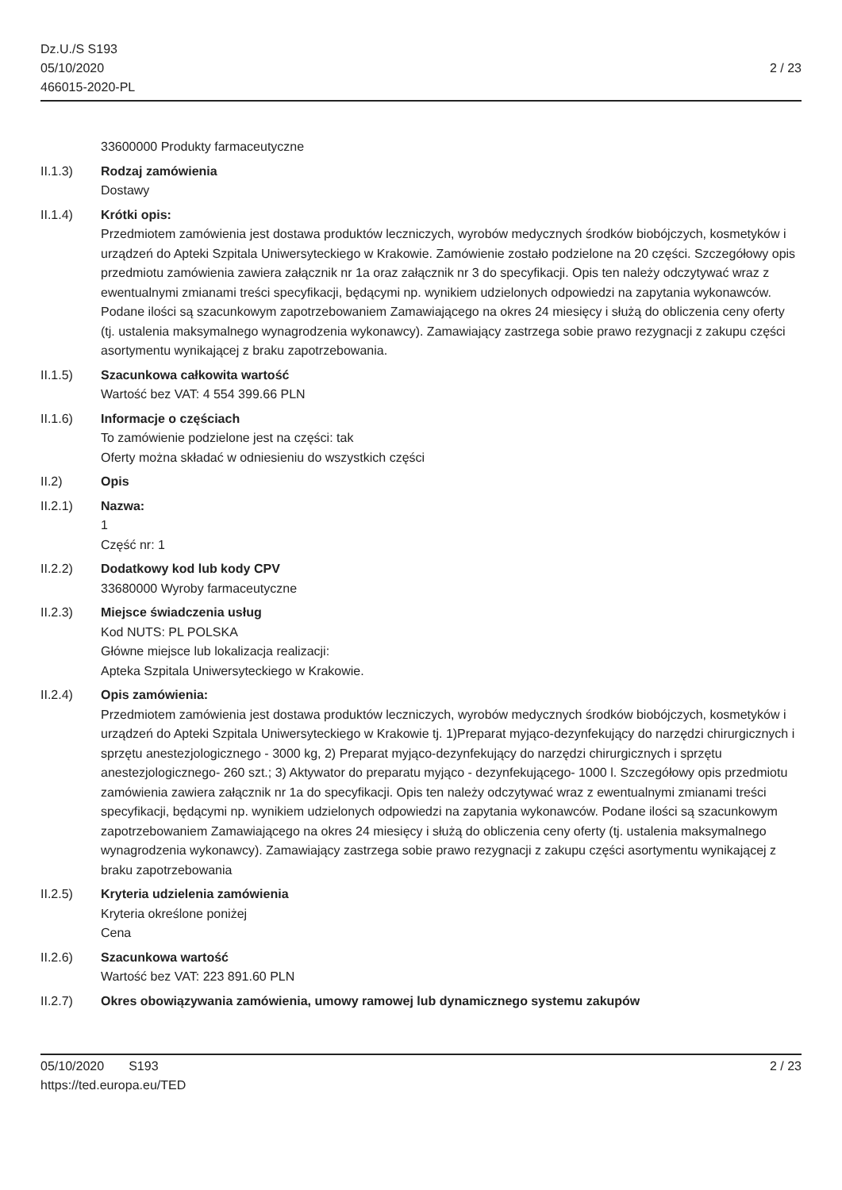Dz.U./S S193
05/10/2020
466015-2020-PL
2 / 23
33600000 Produkty farmaceutyczne
II.1.3) Rodzaj zamówienia
Dostawy
II.1.4) Krótki opis:
Przedmiotem zamówienia jest dostawa produktów leczniczych, wyrobów medycznych środków biobójczych, kosmetyków i urządzeń do Apteki Szpitala Uniwersyteckiego w Krakowie. Zamówienie zostało podzielone na 20 części. Szczegółowy opis przedmiotu zamówienia zawiera załącznik nr 1a oraz załącznik nr 3 do specyfikacji. Opis ten należy odczytywać wraz z ewentualnymi zmianami treści specyfikacji, będącymi np. wynikiem udzielonych odpowiedzi na zapytania wykonawców. Podane ilości są szacunkowym zapotrzebowaniem Zamawiającego na okres 24 miesięcy i służą do obliczenia ceny oferty
(tj. ustalenia maksymalnego wynagrodzenia wykonawcy). Zamawiający zastrzega sobie prawo rezygnacji z zakupu części asortymentu wynikającej z braku zapotrzebowania.
II.1.5) Szacunkowa całkowita wartość
Wartość bez VAT: 4 554 399.66 PLN
II.1.6) Informacje o częściach
To zamówienie podzielone jest na części: tak
Oferty można składać w odniesieniu do wszystkich części
II.2) Opis
II.2.1) Nazwa:
1
Część nr: 1
II.2.2) Dodatkowy kod lub kody CPV
33680000 Wyroby farmaceutyczne
II.2.3) Miejsce świadczenia usług
Kod NUTS: PL POLSKA
Główne miejsce lub lokalizacja realizacji:
Apteka Szpitala Uniwersyteckiego w Krakowie.
II.2.4) Opis zamówienia:
Przedmiotem zamówienia jest dostawa produktów leczniczych, wyrobów medycznych środków biobójczych, kosmetyków i urządzeń do Apteki Szpitala Uniwersyteckiego w Krakowie tj. 1)Preparat myjąco-dezynfekujący do narzędzi chirurgicznych i sprzętu anestezjologicznego - 3000 kg, 2) Preparat myjąco-dezynfekujący do narzędzi chirurgicznych i sprzętu anestezjologicznego- 260 szt.; 3) Aktywator do preparatu myjąco - dezynfekującego- 1000 l. Szczegółowy opis przedmiotu zamówienia zawiera załącznik nr 1a do specyfikacji. Opis ten należy odczytywać wraz z ewentualnymi zmianami treści specyfikacji, będącymi np. wynikiem udzielonych odpowiedzi na zapytania wykonawców. Podane ilości są szacunkowym zapotrzebowaniem Zamawiającego na okres 24 miesięcy i służą do obliczenia ceny oferty (tj. ustalenia maksymalnego wynagrodzenia wykonawcy). Zamawiający zastrzega sobie prawo rezygnacji z zakupu części asortymentu wynikającej z braku zapotrzebowania
II.2.5) Kryteria udzielenia zamówienia
Kryteria określone poniżej
Cena
II.2.6) Szacunkowa wartość
Wartość bez VAT: 223 891.60 PLN
II.2.7) Okres obowiązywania zamówienia, umowy ramowej lub dynamicznego systemu zakupów
05/10/2020 S193
https://ted.europa.eu/TED
2 / 23